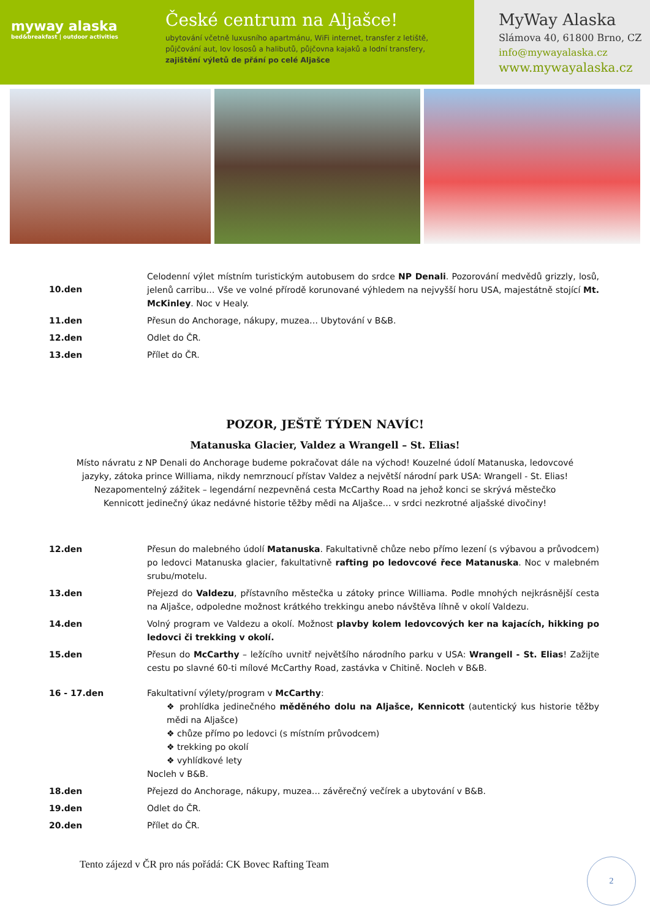myway alaska
bed&breakfast | outdoor activities
České centrum na Aljašce!
ubytování včetně luxusního apartmánu, WiFi internet, transfer z letiště,
půjčování aut, lov lososů a halibutů, půjčovna kajaků a lodní transfery,
zajištění výletů de přání po celé Aljašce
MyWay Alaska
Slámova 40, 61800 Brno, CZ
info@mywayalaska.cz
www.mywayalaska.cz
| 10.den | Celodenní výlet místním turistickým autobusem do srdce NP Denali . Pozorování medvědů grizzly, losů, jelenů carribu… Vše ve volné přírodě korunované výhledem na nejvyšší horu USA, majestátně stojící Mt. McKinley . Noc v Healy. |
| 11.den | Přesun do Anchorage, nákupy, muzea… Ubytování v B&B. |
| 12.den | Odlet do ČR. |
| 13.den | Přílet do ČR. |
POZOR, JEŠTĚ TÝDEN NAVÍC!
Matanuska Glacier, Valdez a Wrangell – St. Elias!
Místo návratu z NP Denali do Anchorage budeme pokračovat dále na východ! Kouzelné údolí Matanuska, ledovcové jazyky, zátoka prince Williama, nikdy nemrznoucí přístav Valdez a největší národní park USA: Wrangell - St. Elias! Nezapomentelný zážitek – legendární nezpevněná cesta McCarthy Road na jehož konci se skrývá městečko Kennicott jedinečný úkaz nedávné historie těžby mědi na Aljašce… v srdci nezkrotné aljašské divočiny!
| 12.den | Přesun do malebného údolí Matanuska . Fakultativně chůze nebo přímo lezení (s výbavou a průvodcem) po ledovci Matanuska glacier, fakultativně rafting po ledovcové řece Matanuska . Noc v malebném srubu/motelu. |
| 13.den | Přejezd do Valdezu , přístavního městečka u zátoky prince Williama. Podle mnohých nejkrásnější cesta na Aljašce, odpoledne možnost krátkého trekkingu anebo návštěva líhně v okolí Valdezu. |
| 14.den | Volný program ve Valdezu a okolí. Možnost plavby kolem ledovcových ker na kajacích, hikking po ledovci či trekking v okolí. |
| 15.den | Přesun do McCarthy – ležícího uvnitř největšího národního parku v USA: Wrangell - St. Elias ! Zažijte cestu po slavné 60-ti mílové McCarthy Road, zastávka v Chitině. Nocleh v B&B. |
| 16 - 17.den | Fakultativní výlety/program v McCarthy : ❖ prohlídka jedinečného měděného dolu na Aljašce, Kennicott (autentický kus historie těžby mědi na Aljašce) ❖ chůze přímo po ledovci (s místním průvodcem) ❖ trekking po okolí ❖ vyhlídkové lety Nocleh v B&B. |
| 18.den | Přejezd do Anchorage, nákupy, muzea… závěrečný večírek a ubytování v B&B. |
| 19.den | Odlet do ČR. |
| 20.den | Přílet do ČR. |
Tento zájezd v ČR pro nás pořádá: CK Bovec Rafting Team
2